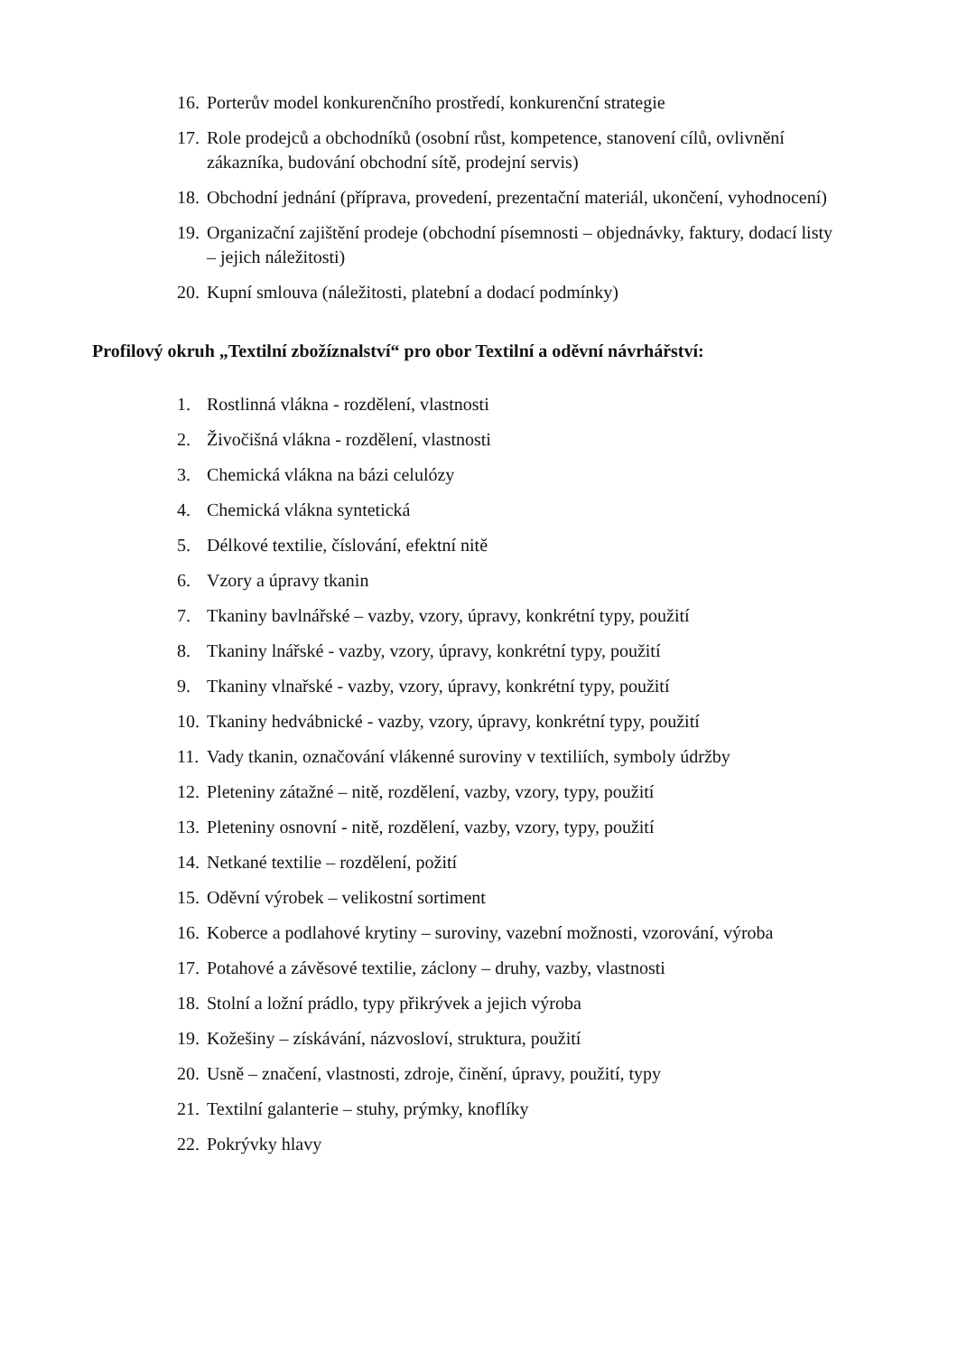16. Porterův model konkurenčního prostředí, konkurenční strategie
17. Role prodejců a obchodníků (osobní růst, kompetence, stanovení cílů, ovlivnění zákazníka, budování obchodní sítě, prodejní servis)
18. Obchodní jednání (příprava, provedení, prezentační materiál, ukončení, vyhodnocení)
19. Organizační zajištění prodeje (obchodní písemnosti – objednávky, faktury, dodací listy – jejich náležitosti)
20. Kupní smlouva (náležitosti, platební a dodací podmínky)
Profilový okruh „Textilní zbožíznalství“ pro obor Textilní a oděvní návrhářství:
1. Rostlinná vlákna - rozdělení, vlastnosti
2. Živočišná vlákna - rozdělení, vlastnosti
3. Chemická vlákna na bázi celulózy
4. Chemická vlákna syntetická
5. Délkové textilie, číslování, efektní nitě
6. Vzory a úpravy tkanin
7. Tkaniny bavlnářské – vazby, vzory, úpravy, konkrétní typy, použití
8. Tkaniny lnářské - vazby, vzory, úpravy, konkrétní typy, použití
9. Tkaniny vlnařské - vazby, vzory, úpravy, konkrétní typy, použití
10. Tkaniny hedvábnické - vazby, vzory, úpravy, konkrétní typy, použití
11. Vady tkanin, označování vlákenné suroviny v textiliích, symboly údržby
12. Pleteniny zátažné – nitě, rozdělení, vazby, vzory, typy, použití
13. Pleteniny osnovní - nitě, rozdělení, vazby, vzory, typy, použití
14. Netkané textilie – rozdělení, požití
15. Oděvní výrobek – velikostní sortiment
16. Koberce a podlahové krytiny – suroviny, vazební možnosti, vzorování, výroba
17. Potahové a závěsové textilie, záclony – druhy, vazby, vlastnosti
18. Stolní a ložní prádlo, typy přikrývek a jejich výroba
19. Kožešiny – získávání, názvosloví, struktura, použití
20. Usně – značení, vlastnosti, zdroje, činění, úpravy, použití, typy
21. Textilní galanterie – stuhy, prýmky, knoflíky
22. Pokrývky hlavy